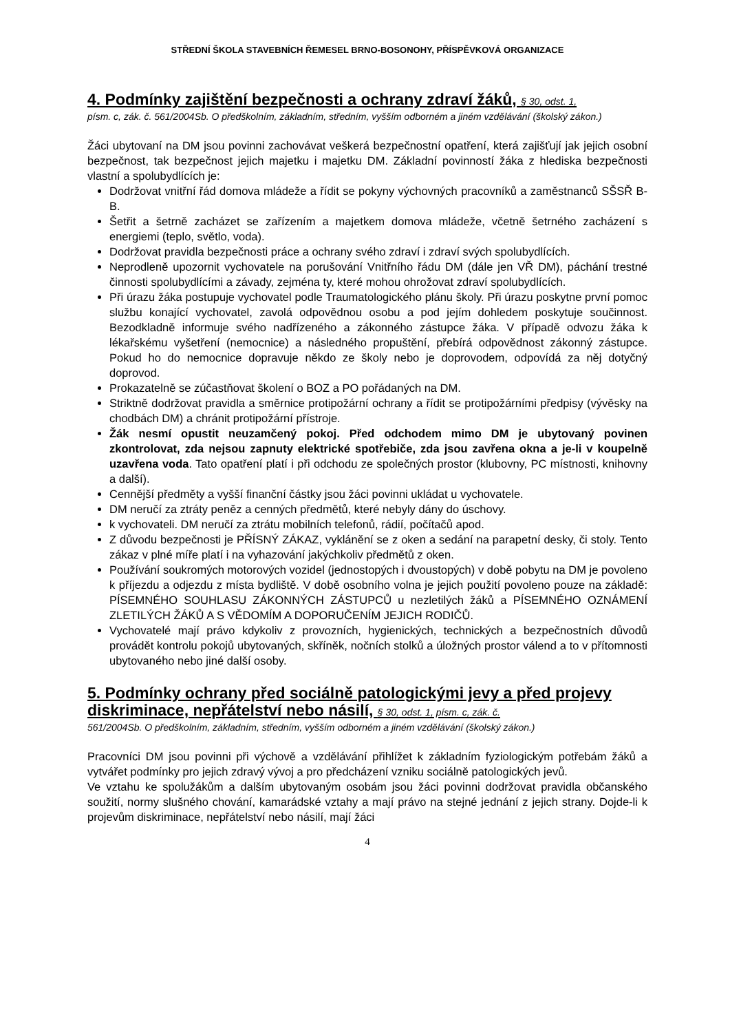STŘEDNÍ ŠKOLA STAVEBNÍCH ŘEMESEL BRNO-BOSONOHY, PŘÍSPĚVKOVÁ ORGANIZACE
4. Podmínky zajištění bezpečnosti a ochrany zdraví žáků, § 30, odst. 1,
písm. c, zák. č. 561/2004Sb. O předškolním, základním, středním, vyšším odborném a jiném vzdělávání (školský zákon.)
Žáci ubytovaní na DM jsou povinni zachovávat veškerá bezpečnostní opatření, která zajišťují jak jejich osobní bezpečnost, tak bezpečnost jejich majetku i majetku DM. Základní povinností žáka z hlediska bezpečnosti vlastní a spolubydlících je:
Dodržovat vnitřní řád domova mládeže a řídit se pokyny výchovných pracovníků a zaměstnanců SŠSŘ B-B.
Šetřit a šetrně zacházet se zařízením a majetkem domova mládeže, včetně šetrného zacházení s energiemi (teplo, světlo, voda).
Dodržovat pravidla bezpečnosti práce a ochrany svého zdraví i zdraví svých spolubydlících.
Neprodleně upozornit vychovatele na porušování Vnitřního řádu DM (dále jen VŘ DM), páchání trestné činnosti spolubydlícími a závady, zejména ty, které mohou ohrožovat zdraví spolubydlících.
Při úrazu žáka postupuje vychovatel podle Traumatologického plánu školy. Při úrazu poskytne první pomoc službu konající vychovatel, zavolá odpovědnou osobu a pod jejím dohledem poskytuje součinnost. Bezodkladně informuje svého nadřízeného a zákonného zástupce žáka. V případě odvozu žáka k lékařskému vyšetření (nemocnice) a následného propuštění, přebírá odpovědnost zákonný zástupce. Pokud ho do nemocnice dopravuje někdo ze školy nebo je doprovodem, odpovídá za něj dotyčný doprovod.
Prokazatelně se zúčastňovat školení o BOZ a PO pořádaných na DM.
Striktně dodržovat pravidla a směrnice protipožární ochrany a řídit se protipožárními předpisy (vývěsky na chodbách DM) a chránit protipožární přístroje.
Žák nesmí opustit neuzamčený pokoj. Před odchodem mimo DM je ubytovaný povinen zkontrolovat, zda nejsou zapnuty elektrické spotřebiče, zda jsou zavřena okna a je-li v koupelně uzavřena voda. Tato opatření platí i při odchodu ze společných prostor (klubovny, PC místnosti, knihovny a další).
Cennější předměty a vyšší finanční částky jsou žáci povinni ukládat u vychovatele.
DM neručí za ztráty peněz a cenných předmětů, které nebyly dány do úschovy.
k vychovateli. DM neručí za ztrátu mobilních telefonů, rádií, počítačů apod.
Z důvodu bezpečnosti je PŘÍSNÝ ZÁKAZ, vyklánění se z oken a sedání na parapetní desky, či stoly. Tento zákaz v plné míře platí i na vyhazování jakýchkoliv předmětů z oken.
Používání soukromých motorových vozidel (jednostopých i dvoustopých) v době pobytu na DM je povoleno k příjezdu a odjezdu z místa bydliště. V době osobního volna je jejich použití povoleno pouze na základě: PÍSEMNÉHO SOUHLASU ZÁKONNÝCH ZÁSTUPCŮ u nezletilých žáků a PÍSEMNÉHO OZNÁMENÍ ZLETILÝCH ŽÁKŮ A S VĚDOMÍM A DOPORUČENÍM JEJICH RODIČŮ.
Vychovatelé mají právo kdykoliv z provozních, hygienických, technických a bezpečnostních důvodů provádět kontrolu pokojů ubytovaných, skříněk, nočních stolků a úložných prostor válend a to v přítomnosti ubytovaného nebo jiné další osoby.
5. Podmínky ochrany před sociálně patologickými jevy a před projevy diskriminace, nepřátelství nebo násilí, § 30, odst. 1, písm. c, zák. č.
561/2004Sb. O předškolním, základním, středním, vyšším odborném a jiném vzdělávání (školský zákon.)
Pracovníci DM jsou povinni při výchově a vzdělávání přihlížet k základním fyziologickým potřebám žáků a vytvářet podmínky pro jejich zdravý vývoj a pro předcházení vzniku sociálně patologických jevů.
Ve vztahu ke spolužákům a dalším ubytovaným osobám jsou žáci povinni dodržovat pravidla občanského soužití, normy slušného chování, kamarádské vztahy a mají právo na stejné jednání z jejich strany. Dojde-li k projevům diskriminace, nepřátelství nebo násilí, mají žáci
4